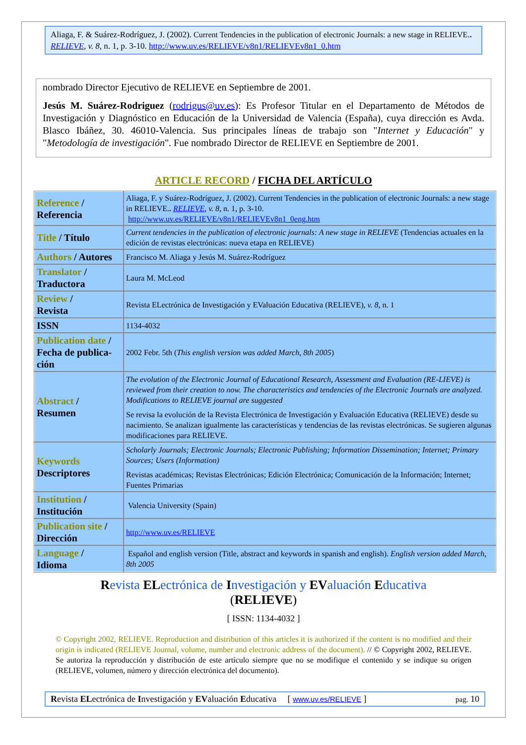Aliaga, F. & Suárez-Rodríguez, J. (2002). Current Tendencies in the publication of electronic Journals: a new stage in RELIEVE.. RELIEVE, v. 8, n. 1, p. 3-10. http://www.uv.es/RELIEVE/v8n1/RELIEVEv8n1_0.htm
nombrado Director Ejecutivo de RELIEVE en Septiembre de 2001.
Jesús M. Suárez-Rodriguez (rodrigus@uv.es): Es Profesor Titular en el Departamento de Métodos de Investigación y Diagnóstico en Educación de la Universidad de Valencia (España), cuya dirección es Avda. Blasco Ibáñez, 30. 46010-Valencia. Sus principales líneas de trabajo son "Internet y Educación" y "Metodología de investigación". Fue nombrado Director de RELIEVE en Septiembre de 2001.
ARTICLE RECORD / FICHA DEL ARTÍCULO
| Reference / Referencia | Aliaga, F. y Suárez-Rodríguez, J. (2002). Current Tendencies in the publication of electronic Journals: a new stage in RELIEVE. . RELIEVE , v. 8 , n. 1, p. 3-10. http://www.uv.es/RELIEVE/v8n1/RELIEVEv8n1_0eng.htm |
| Title / Título | Current tendencies in the publication of electronic journals: A new stage in RELIEVE (Tendencias actuales en la edición de revistas electrónicas: nueva etapa en RELIEVE) |
| Authors / Autores | Francisco M. Aliaga y Jesús M. Suárez-Rodríguez |
| Translator / Traductora | Laura M. McLeod |
| Review / Revista | Revista ELectrónica de Investigación y EValuación Educativa (RELIEVE), v. 8 , n. 1 |
| ISSN | 1134-4032 |
| Publication date / Fecha de publica-ción | 2002 Febr. 5th ( This english version was added March, 8th 2005 ) |
| Abstract / Resumen | The evolution of the Electronic Journal of Educational Research, Assessment and Evaluation (RE-LIEVE) is reviewed from their creation to now. The characteristics and tendencies of the Electronic Journals are analyzed. Modifications to RELIEVE journal are suggested Se revisa la evolución de la Revista Electrónica de Investigación y Evaluación Educativa (RELIEVE) desde su nacimiento. Se analizan igualmente las características y tendencias de las revistas electrónicas. Se sugieren algunas modificaciones para RELIEVE. |
| Keywords Descriptores | Scholarly Journals; Electronic Journals; Electronic Publishing; Information Dissemination; Internet; Primary Sources; Users (Information) Revistas académicas; Revistas Electrónicas; Edición Electrónica; Comunicación de la Información; Internet; Fuentes Primarias |
| Institution / Institución | Valencia University (Spain) |
| Publication site / Dirección | http://www.uv.es/RELIEVE |
| Language / Idioma | Español and english version (Title, abstract and keywords in spanish and english). English version added March, 8th 2005 |
Revista ELectrónica de Investigación y EValuación Educativa
(RELIEVE)
[ ISSN: 1134-4032 ]
© Copyright 2002, RELIEVE. Reproduction and distribution of this articles it is authorized if the content is no modified and their origin is indicated (RELIEVE Journal, volume, number and electronic address of the document). // © Copyright 2002, RELIEVE. Se autoriza la reproducción y distribución de este artículo siempre que no se modifique el contenido y se indique su origen (RELIEVE, volumen, número y dirección electrónica del documento).
Revista ELectrónica de Investigación y EValuación Educativa [ www.uv.es/RELIEVE ] pag. 10